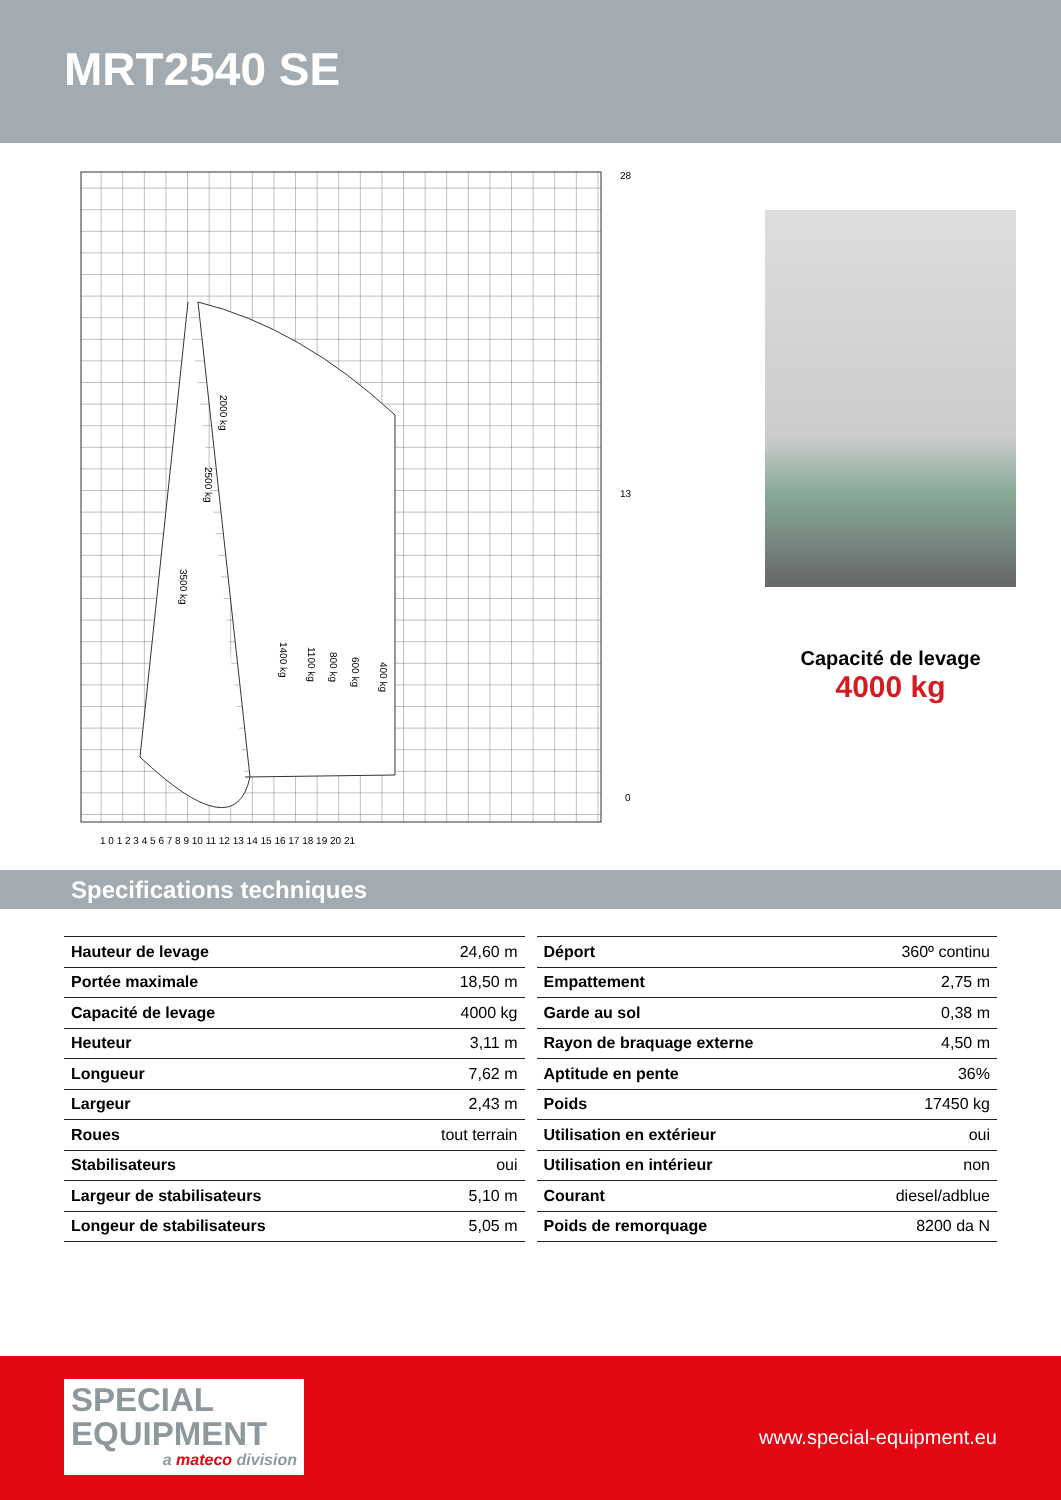MRT2540 SE
28
13
0
2000 kg
2500 kg
3500 kg
1400 kg
1100 kg
800 kg
600 kg
400 kg
1 0 1 2 3 4 5 6 7 8 9 10 11 12 13 14 15 16 17 18 19 20 21
Capacité de levage
4000 kg
Specifications techniques
| Hauteur de levage | 24,60 m |
| Portée maximale | 18,50 m |
| Capacité de levage | 4000 kg |
| Heuteur | 3,11 m |
| Longueur | 7,62 m |
| Largeur | 2,43 m |
| Roues | tout terrain |
| Stabilisateurs | oui |
| Largeur de stabilisateurs | 5,10 m |
| Longeur de stabilisateurs | 5,05 m |
| Déport | 360º continu |
| Empattement | 2,75 m |
| Garde au sol | 0,38 m |
| Rayon de braquage externe | 4,50 m |
| Aptitude en pente | 36% |
| Poids | 17450 kg |
| Utilisation en extérieur | oui |
| Utilisation en intérieur | non |
| Courant | diesel/adblue |
| Poids de remorquage | 8200 da N |
SPECIAL
EQUIPMENT
a mateco division
www.special-equipment.eu